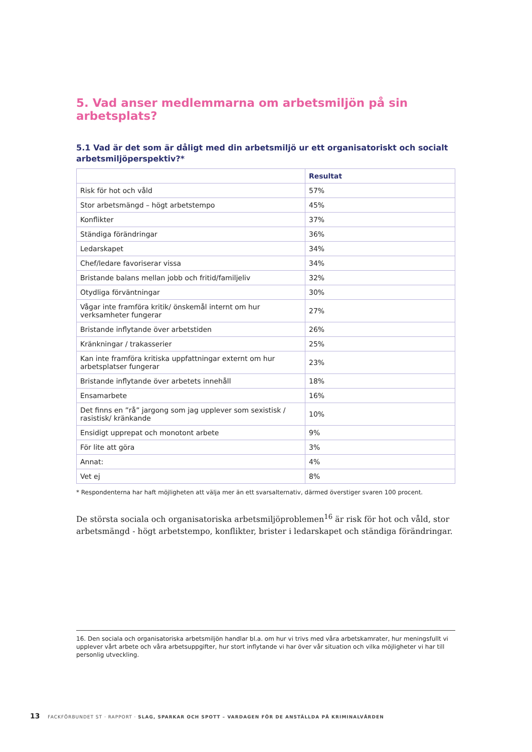5. Vad anser medlemmarna om arbetsmiljön på sin arbetsplats?
5.1 Vad är det som är dåligt med din arbetsmiljö ur ett organisatoriskt och socialt arbetsmiljöperspektiv?*
| | Resultat |
| --- | --- |
| Risk för hot och våld | 57% |
| Stor arbetsmängd – högt arbetstempo | 45% |
| Konflikter | 37% |
| Ständiga förändringar | 36% |
| Ledarskapet | 34% |
| Chef/ledare favoriserar vissa | 34% |
| Bristande balans mellan jobb och fritid/familjeliv | 32% |
| Otydliga förväntningar | 30% |
| Vågar inte framföra kritik/ önskemål internt om hur verksamheter fungerar | 27% |
| Bristande inflytande över arbetstiden | 26% |
| Kränkningar / trakasserier | 25% |
| Kan inte framföra kritiska uppfattningar externt om hur arbetsplatser fungerar | 23% |
| Bristande inflytande över arbetets innehåll | 18% |
| Ensamarbete | 16% |
| Det finns en ”rå” jargong som jag upplever som sexistisk / rasistisk/ kränkande | 10% |
| Ensidigt upprepat och monotont arbete | 9% |
| För lite att göra | 3% |
| Annat: | 4% |
| Vet ej | 8% |
* Respondenterna har haft möjligheten att välja mer än ett svarsalternativ, därmed överstiger svaren 100 procent.
De största sociala och organisatoriska arbetsmiljöproblemen<sup>16</sup> är risk för hot och våld, stor arbetsmängd - högt arbetstempo, konflikter, brister i ledarskapet och ständiga förändringar.
16. Den sociala och organisatoriska arbetsmiljön handlar bl.a. om hur vi trivs med våra arbetskamrater, hur meningsfullt vi upplever vårt arbete och våra arbetsuppgifter, hur stort inflytande vi har över vår situation och vilka möjligheter vi har till personlig utveckling.
13 FACKFÖRBUNDET ST · RAPPORT · SLAG, SPARKAR OCH SPOTT – VARDAGEN FÖR DE ANSTÄLLDA PÅ KRIMINALVÅRDEN